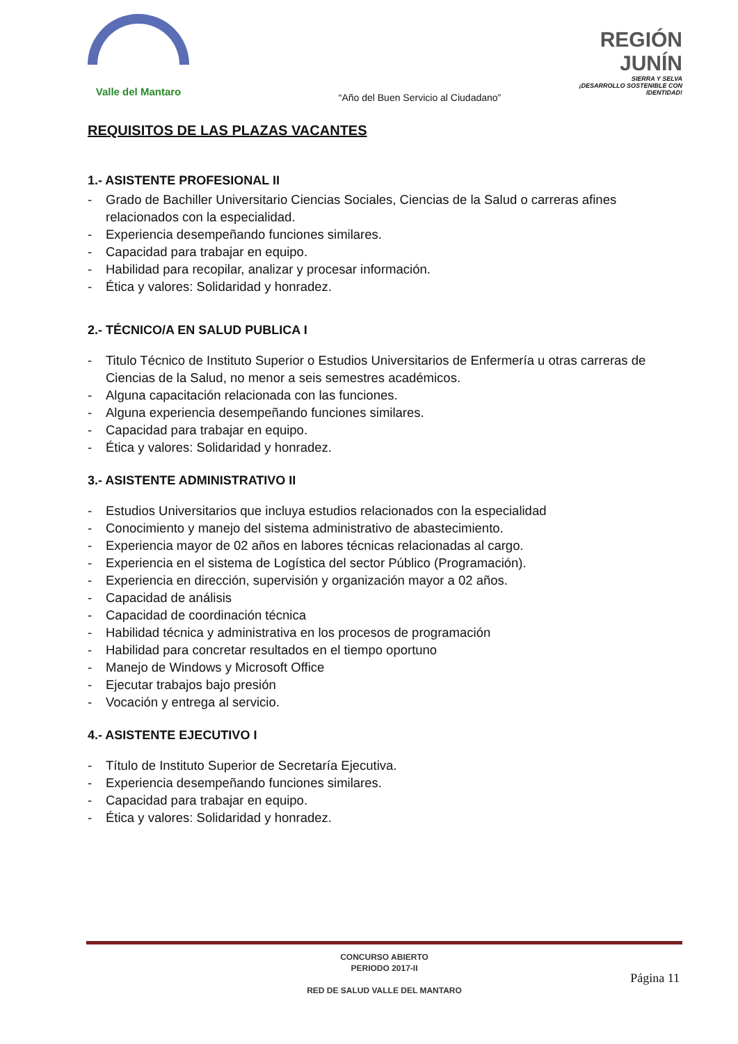Valle del Mantaro
REGIÓN JUNÍN
SIERRA Y SELVA
¡DESARROLLO SOSTENIBLE CON IDENTIDAD!
“Año del Buen Servicio al Ciudadano”
REQUISITOS DE LAS PLAZAS VACANTES
1.- ASISTENTE PROFESIONAL II
- Grado de Bachiller Universitario Ciencias Sociales, Ciencias de la Salud o carreras afines relacionados con la especialidad.
- Experiencia desempeñando funciones similares.
- Capacidad para trabajar en equipo.
- Habilidad para recopilar, analizar y procesar información.
- Ética y valores: Solidaridad y honradez.
2.- TÉCNICO/A EN SALUD PUBLICA I
- Titulo Técnico de Instituto Superior o Estudios Universitarios de Enfermería u otras carreras de Ciencias de la Salud, no menor a seis semestres académicos.
- Alguna capacitación relacionada con las funciones.
- Alguna experiencia desempeñando funciones similares.
- Capacidad para trabajar en equipo.
- Ética y valores: Solidaridad y honradez.
3.- ASISTENTE ADMINISTRATIVO II
- Estudios Universitarios que incluya estudios relacionados con la especialidad
- Conocimiento y manejo del sistema administrativo de abastecimiento.
- Experiencia mayor de 02 años en labores técnicas relacionadas al cargo.
- Experiencia en el sistema de Logística del sector Público (Programación).
- Experiencia en dirección, supervisión y organización mayor a 02 años.
- Capacidad de análisis
- Capacidad de coordinación técnica
- Habilidad técnica y administrativa en los procesos de programación
- Habilidad para concretar resultados en el tiempo oportuno
- Manejo de Windows y Microsoft Office
- Ejecutar trabajos bajo presión
- Vocación y entrega al servicio.
4.- ASISTENTE EJECUTIVO I
- Título de Instituto Superior de Secretaría Ejecutiva.
- Experiencia desempeñando funciones similares.
- Capacidad para trabajar en equipo.
- Ética y valores: Solidaridad y honradez.
CONCURSO ABIERTO
PERIODO 2017-II
RED DE SALUD VALLE DEL MANTARO
Página 11